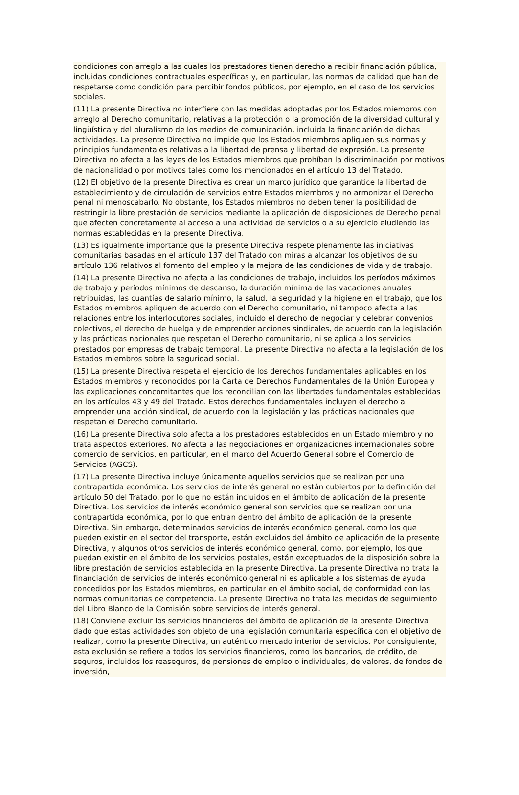condiciones con arreglo a las cuales los prestadores tienen derecho a recibir financiación pública, incluidas condiciones contractuales específicas y, en particular, las normas de calidad que han de respetarse como condición para percibir fondos públicos, por ejemplo, en el caso de los servicios sociales.
(11) La presente Directiva no interfiere con las medidas adoptadas por los Estados miembros con arreglo al Derecho comunitario, relativas a la protección o la promoción de la diversidad cultural y lingüística y del pluralismo de los medios de comunicación, incluida la financiación de dichas actividades. La presente Directiva no impide que los Estados miembros apliquen sus normas y principios fundamentales relativas a la libertad de prensa y libertad de expresión. La presente Directiva no afecta a las leyes de los Estados miembros que prohíban la discriminación por motivos de nacionalidad o por motivos tales como los mencionados en el artículo 13 del Tratado.
(12) El objetivo de la presente Directiva es crear un marco jurídico que garantice la libertad de establecimiento y de circulación de servicios entre Estados miembros y no armonizar el Derecho penal ni menoscabarlo. No obstante, los Estados miembros no deben tener la posibilidad de restringir la libre prestación de servicios mediante la aplicación de disposiciones de Derecho penal que afecten concretamente al acceso a una actividad de servicios o a su ejercicio eludiendo las normas establecidas en la presente Directiva.
(13) Es igualmente importante que la presente Directiva respete plenamente las iniciativas comunitarias basadas en el artículo 137 del Tratado con miras a alcanzar los objetivos de su artículo 136 relativos al fomento del empleo y la mejora de las condiciones de vida y de trabajo.
(14) La presente Directiva no afecta a las condiciones de trabajo, incluidos los períodos máximos de trabajo y períodos mínimos de descanso, la duración mínima de las vacaciones anuales retribuidas, las cuantías de salario mínimo, la salud, la seguridad y la higiene en el trabajo, que los Estados miembros apliquen de acuerdo con el Derecho comunitario, ni tampoco afecta a las relaciones entre los interlocutores sociales, incluido el derecho de negociar y celebrar convenios colectivos, el derecho de huelga y de emprender acciones sindicales, de acuerdo con la legislación y las prácticas nacionales que respetan el Derecho comunitario, ni se aplica a los servicios prestados por empresas de trabajo temporal. La presente Directiva no afecta a la legislación de los Estados miembros sobre la seguridad social.
(15) La presente Directiva respeta el ejercicio de los derechos fundamentales aplicables en los Estados miembros y reconocidos por la Carta de Derechos Fundamentales de la Unión Europea y las explicaciones concomitantes que los reconcilian con las libertades fundamentales establecidas en los artículos 43 y 49 del Tratado. Estos derechos fundamentales incluyen el derecho a emprender una acción sindical, de acuerdo con la legislación y las prácticas nacionales que respetan el Derecho comunitario.
(16) La presente Directiva solo afecta a los prestadores establecidos en un Estado miembro y no trata aspectos exteriores. No afecta a las negociaciones en organizaciones internacionales sobre comercio de servicios, en particular, en el marco del Acuerdo General sobre el Comercio de Servicios (AGCS).
(17) La presente Directiva incluye únicamente aquellos servicios que se realizan por una contrapartida económica. Los servicios de interés general no están cubiertos por la definición del artículo 50 del Tratado, por lo que no están incluidos en el ámbito de aplicación de la presente Directiva. Los servicios de interés económico general son servicios que se realizan por una contrapartida económica, por lo que entran dentro del ámbito de aplicación de la presente Directiva. Sin embargo, determinados servicios de interés económico general, como los que pueden existir en el sector del transporte, están excluidos del ámbito de aplicación de la presente Directiva, y algunos otros servicios de interés económico general, como, por ejemplo, los que puedan existir en el ámbito de los servicios postales, están exceptuados de la disposición sobre la libre prestación de servicios establecida en la presente Directiva. La presente Directiva no trata la financiación de servicios de interés económico general ni es aplicable a los sistemas de ayuda concedidos por los Estados miembros, en particular en el ámbito social, de conformidad con las normas comunitarias de competencia. La presente Directiva no trata las medidas de seguimiento del Libro Blanco de la Comisión sobre servicios de interés general.
(18) Conviene excluir los servicios financieros del ámbito de aplicación de la presente Directiva dado que estas actividades son objeto de una legislación comunitaria específica con el objetivo de realizar, como la presente Directiva, un auténtico mercado interior de servicios. Por consiguiente, esta exclusión se refiere a todos los servicios financieros, como los bancarios, de crédito, de seguros, incluidos los reaseguros, de pensiones de empleo o individuales, de valores, de fondos de inversión,